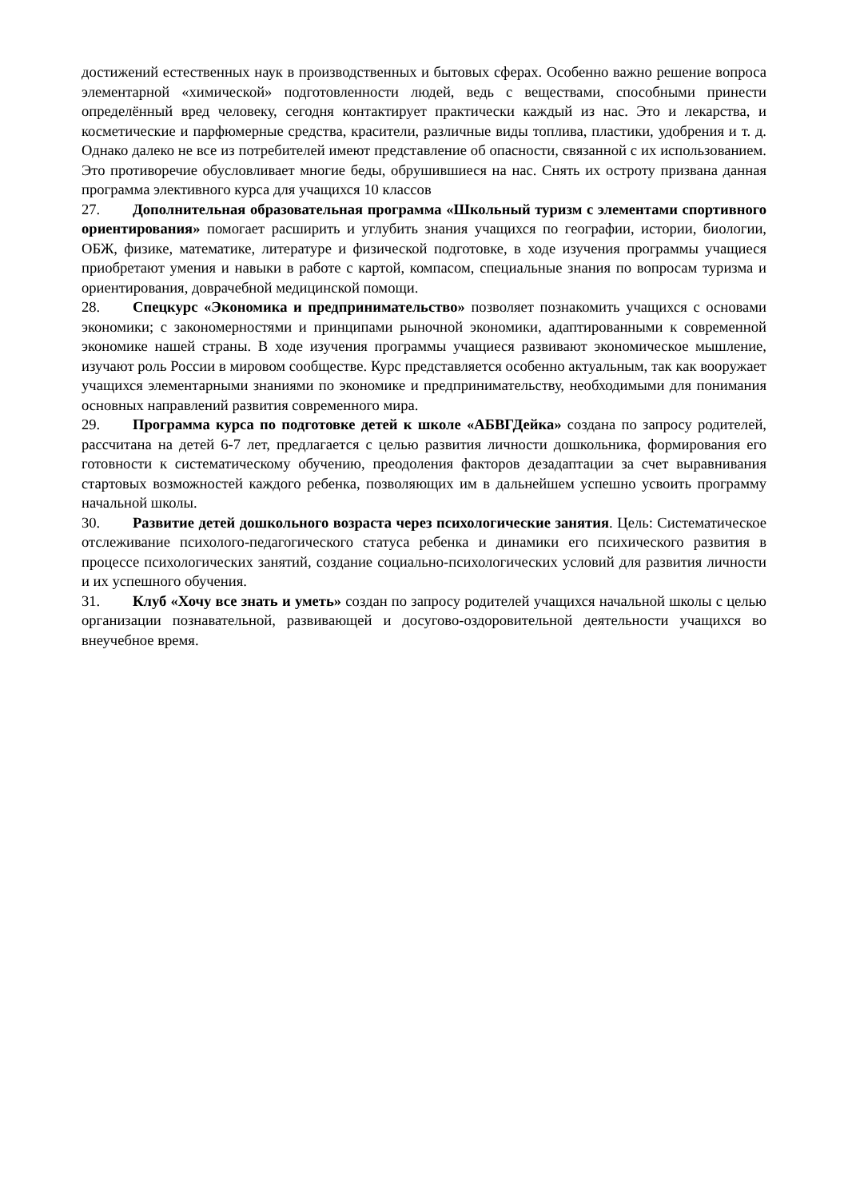достижений естественных наук в производственных и бытовых сферах. Особенно важно решение вопроса элементарной «химической» подготовленности людей, ведь с веществами, способными принести определённый вред человеку, сегодня контактирует практически каждый из нас. Это и лекарства, и косметические и парфюмерные средства, красители, различные виды топлива, пластики, удобрения и т. д. Однако далеко не все из потребителей имеют представление об опасности, связанной с их использованием. Это противоречие обусловливает многие беды, обрушившиеся на нас. Снять их остроту призвана данная программа элективного курса для учащихся 10 классов
27. Дополнительная образовательная программа «Школьный туризм с элементами спортивного ориентирования» помогает расширить и углубить знания учащихся по географии, истории, биологии, ОБЖ, физике, математике, литературе и физической подготовке, в ходе изучения программы учащиеся приобретают умения и навыки в работе с картой, компасом, специальные знания по вопросам туризма и ориентирования, доврачебной медицинской помощи.
28. Спецкурс «Экономика и предпринимательство» позволяет познакомить учащихся с основами экономики; с закономерностями и принципами рыночной экономики, адаптированными к современной экономике нашей страны. В ходе изучения программы учащиеся развивают экономическое мышление, изучают роль России в мировом сообществе. Курс представляется особенно актуальным, так как вооружает учащихся элементарными знаниями по экономике и предпринимательству, необходимыми для понимания основных направлений развития современного мира.
29. Программа курса по подготовке детей к школе «АБВГДейка» создана по запросу родителей, рассчитана на детей 6-7 лет, предлагается с целью развития личности дошкольника, формирования его готовности к систематическому обучению, преодоления факторов дезадаптации за счет выравнивания стартовых возможностей каждого ребенка, позволяющих им в дальнейшем успешно усвоить программу начальной школы.
30. Развитие детей дошкольного возраста через психологические занятия. Цель: Систематическое отслеживание психолого-педагогического статуса ребенка и динамики его психического развития в процессе психологических занятий, создание социально-психологических условий для развития личности и их успешного обучения.
31. Клуб «Хочу все знать и уметь» создан по запросу родителей учащихся начальной школы с целью организации познавательной, развивающей и досугово-оздоровительной деятельности учащихся во внеучебное время.